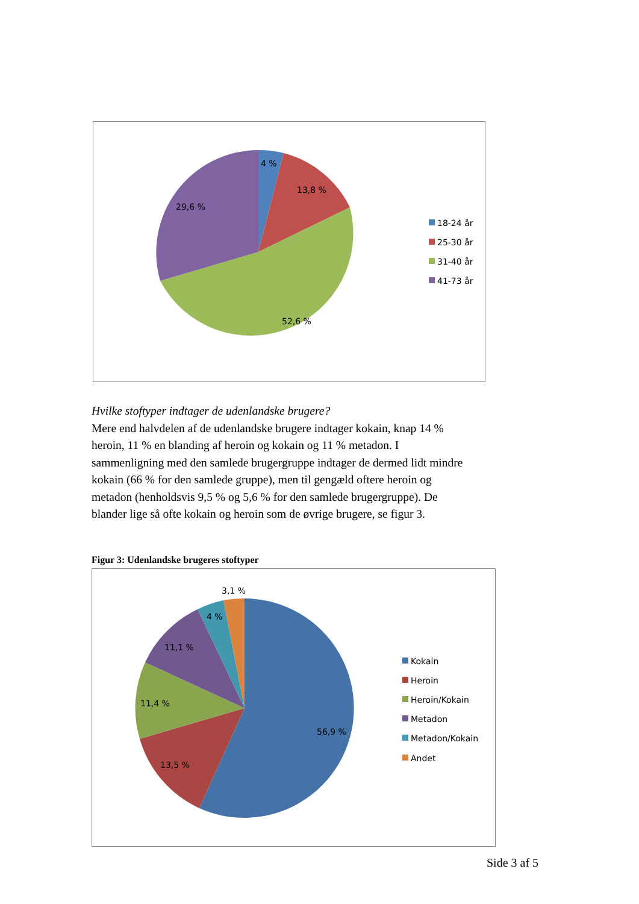4 %
13,8 %
29,6 %
52,6 %
18-24 år
25-30 år
31-40 år
41-73 år
Hvilke stoftyper indtager de udenlandske brugere?
Mere end halvdelen af de udenlandske brugere indtager kokain, knap 14 % heroin, 11 % en blanding af heroin og kokain og 11 % metadon. I sammenligning med den samlede brugergruppe indtager de dermed lidt mindre kokain (66 % for den samlede gruppe), men til gengæld oftere heroin og metadon (henholdsvis 9,5 % og 5,6 % for den samlede brugergruppe). De blander lige så ofte kokain og heroin som de øvrige brugere, se figur 3.
Figur 3: Udenlandske brugeres stoftyper
3,1 %
4 %
11,1 %
11,4 %
13,5 %
56,9 %
Kokain
Heroin
Heroin/Kokain
Metadon
Metadon/Kokain
Andet
Side 3 af 5